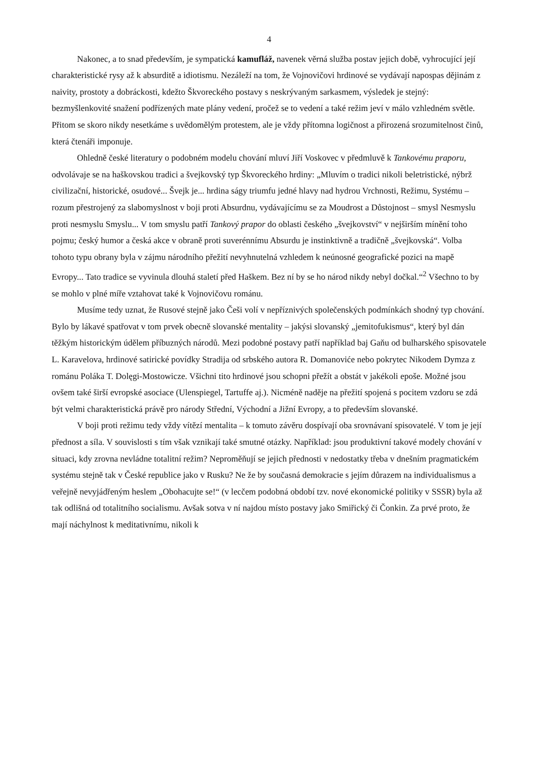4
Nakonec, a to snad především, je sympatická kamufláž, navenek věrná služba postav jejich době, vyhrocující její charakteristické rysy až k absurditě a idiotismu. Nezáleží na tom, že Vojnovičovi hrdinové se vydávají napospas dějinám z naivity, prostoty a dobráckosti, kdežto Škvoreckého postavy s neskrývaným sarkasmem, výsledek je stejný: bezmyšlenkovité snažení podřízených mate plány vedení, pročež se to vedení a také režim jeví v málo vzhledném světle. Přitom se skoro nikdy nesetkáme s uvědomělým protestem, ale je vždy přítomna logičnost a přirozená srozumitelnost činů, která čtenáři imponuje.
Ohledně české literatury o podobném modelu chování mluví Jiří Voskovec v předmluvě k Tankovému praporu, odvolávaje se na haškovskou tradici a švejkovský typ Škvoreckého hrdiny: „Mluvím o tradici nikoli beletristické, nýbrž civilizační, historické, osudové... Švejk je... hrdina ságy triumfu jedné hlavy nad hydrou Vrchnosti, Režimu, Systému – rozum přestrojený za slabomyslnost v boji proti Absurdnu, vydávajícímu se za Moudrost a Důstojnost – smysl Nesmyslu proti nesmyslu Smyslu... V tom smyslu patří Tankový prapor do oblasti českého „švejkovství“ v nejširším mínění toho pojmu; český humor a česká akce v obraně proti suverénnímu Absurdu je instinktivně a tradičně „švejkovská“. Volba tohoto typu obrany byla v zájmu národního přežití nevyhnutelná vzhledem k neúnosné geografické pozici na mapě Evropy... Tato tradice se vyvinula dlouhá staletí před Haškem. Bez ní by se ho národ nikdy nebyl dočkal.“<sup>2</sup> Všechno to by se mohlo v plné míře vztahovat také k Vojnovičovu románu.
Musíme tedy uznat, že Rusové stejně jako Češi volí v nepříznivých společenských podmínkách shodný typ chování. Bylo by lákavé spatřovat v tom prvek obecně slovanské mentality – jakýsi slovanský „jemitofukismus“, který byl dán těžkým historickým údělem příbuzných národů. Mezi podobné postavy patří například baj Gaňu od bulharského spisovatele L. Karavelova, hrdinové satirické povídky Stradija od srbského autora R. Domanoviće nebo pokrytec Nikodem Dymza z románu Poláka T. Dolęgi-Mostowicze. Všichni tito hrdinové jsou schopni přežít a obstát v jakékoli epoše. Možné jsou ovšem také širší evropské asociace (Ulenspiegel, Tartuffe aj.). Nicméně naděje na přežití spojená s pocitem vzdoru se zdá být velmi charakteristická právě pro národy Střední, Východní a Jižní Evropy, a to především slovanské.
V boji proti režimu tedy vždy vítězí mentalita – k tomuto závěru dospívají oba srovnávaní spisovatelé. V tom je její přednost a síla. V souvislosti s tím však vznikají také smutné otázky. Například: jsou produktivní takové modely chování v situaci, kdy zrovna nevládne totalitní režim? Nepromě­ňují se jejich přednosti v nedostatky třeba v dnešním pragmatickém systému stejně tak v České republice jako v Rusku? Ne že by současná demokracie s jejím důrazem na individualismus a veřejně nevyjádřeným heslem „Obohacujte se!“ (v lecčem podobná období tzv. nové ekonomické politiky v SSSR) byla až tak odlišná od totalitního socialismu. Avšak sotva v ní najdou místo postavy jako Smiřický či Čonkin. Za prvé proto, že mají náchylnost k meditativnímu, nikoli k